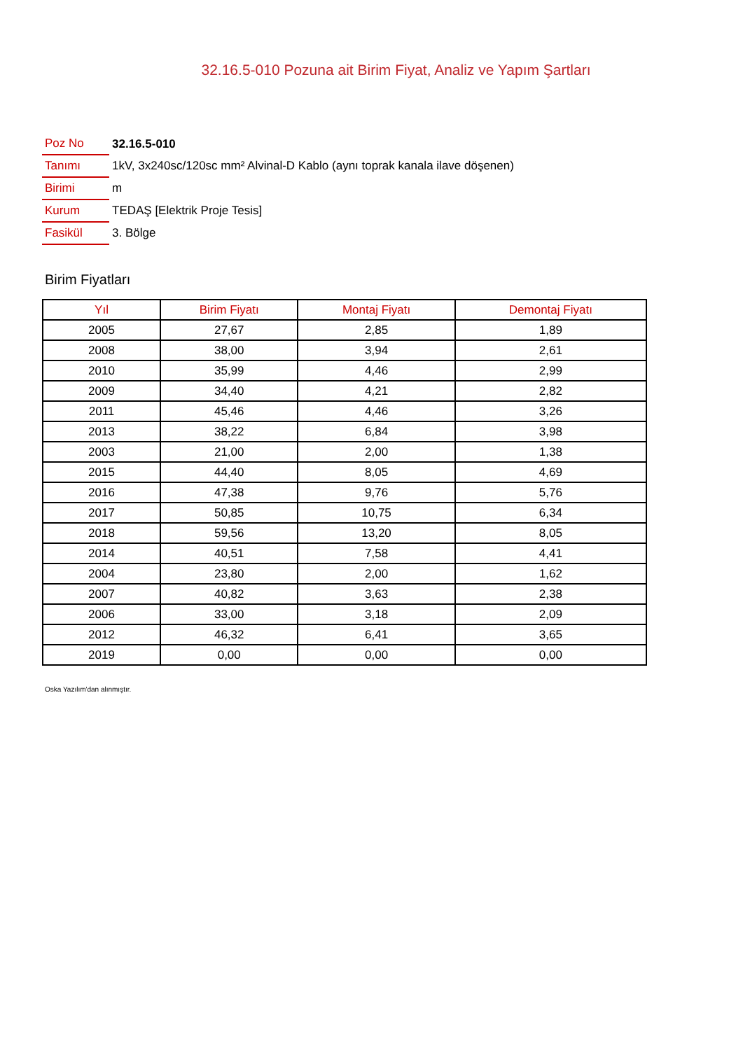32.16.5-010 Pozuna ait Birim Fiyat, Analiz ve Yapım Şartları
| Poz No | 32.16.5-010 |
| Tanımı | 1kV, 3x240sc/120sc mm² Alvinal-D Kablo (aynı toprak kanala ilave döşenen) |
| Birimi | m |
| Kurum | TEDAŞ [Elektrik Proje Tesis] |
| Fasikül | 3. Bölge |
Birim Fiyatları
| Yıl | Birim Fiyatı | Montaj Fiyatı | Demontaj Fiyatı |
| --- | --- | --- | --- |
| 2005 | 27,67 | 2,85 | 1,89 |
| 2008 | 38,00 | 3,94 | 2,61 |
| 2010 | 35,99 | 4,46 | 2,99 |
| 2009 | 34,40 | 4,21 | 2,82 |
| 2011 | 45,46 | 4,46 | 3,26 |
| 2013 | 38,22 | 6,84 | 3,98 |
| 2003 | 21,00 | 2,00 | 1,38 |
| 2015 | 44,40 | 8,05 | 4,69 |
| 2016 | 47,38 | 9,76 | 5,76 |
| 2017 | 50,85 | 10,75 | 6,34 |
| 2018 | 59,56 | 13,20 | 8,05 |
| 2014 | 40,51 | 7,58 | 4,41 |
| 2004 | 23,80 | 2,00 | 1,62 |
| 2007 | 40,82 | 3,63 | 2,38 |
| 2006 | 33,00 | 3,18 | 2,09 |
| 2012 | 46,32 | 6,41 | 3,65 |
| 2019 | 0,00 | 0,00 | 0,00 |
Oska Yazılım'dan alınmıştır.